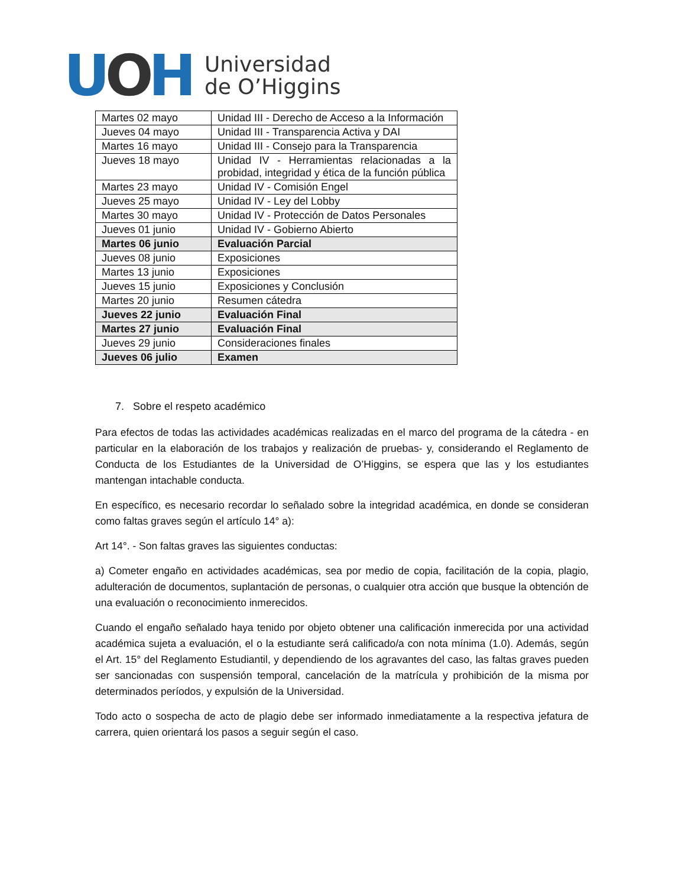UOH
Universidad
de O’Higgins
| Martes 02 mayo | Unidad III - Derecho de Acceso a la Información |
| Jueves 04 mayo | Unidad III - Transparencia Activa y DAI |
| Martes 16 mayo | Unidad III - Consejo para la Transparencia |
| Jueves 18 mayo | Unidad IV - Herramientas relacionadas a la probidad, integridad y ética de la función pública |
| Martes 23 mayo | Unidad IV - Comisión Engel |
| Jueves 25 mayo | Unidad IV - Ley del Lobby |
| Martes 30 mayo | Unidad IV - Protección de Datos Personales |
| Jueves 01 junio | Unidad IV - Gobierno Abierto |
| Martes 06 junio | Evaluación Parcial |
| Jueves 08 junio | Exposiciones |
| Martes 13 junio | Exposiciones |
| Jueves 15 junio | Exposiciones y Conclusión |
| Martes 20 junio | Resumen cátedra |
| Jueves 22 junio | Evaluación Final |
| Martes 27 junio | Evaluación Final |
| Jueves 29 junio | Consideraciones finales |
| Jueves 06 julio | Examen |
7. Sobre el respeto académico
Para efectos de todas las actividades académicas realizadas en el marco del programa de la cátedra - en particular en la elaboración de los trabajos y realización de pruebas- y, considerando el Reglamento de Conducta de los Estudiantes de la Universidad de O’Higgins, se espera que las y los estudiantes mantengan intachable conducta.
En específico, es necesario recordar lo señalado sobre la integridad académica, en donde se consideran como faltas graves según el artículo 14° a):
Art 14°. - Son faltas graves las siguientes conductas:
a) Cometer engaño en actividades académicas, sea por medio de copia, facilitación de la copia, plagio, adulteración de documentos, suplantación de personas, o cualquier otra acción que busque la obtención de una evaluación o reconocimiento inmerecidos.
Cuando el engaño señalado haya tenido por objeto obtener una calificación inmerecida por una actividad académica sujeta a evaluación, el o la estudiante será calificado/a con nota mínima (1.0). Además, según el Art. 15° del Reglamento Estudiantil, y dependiendo de los agravantes del caso, las faltas graves pueden ser sancionadas con suspensión temporal, cancelación de la matrícula y prohibición de la misma por determinados períodos, y expulsión de la Universidad.
Todo acto o sospecha de acto de plagio debe ser informado inmediatamente a la respectiva jefatura de carrera, quien orientará los pasos a seguir según el caso.